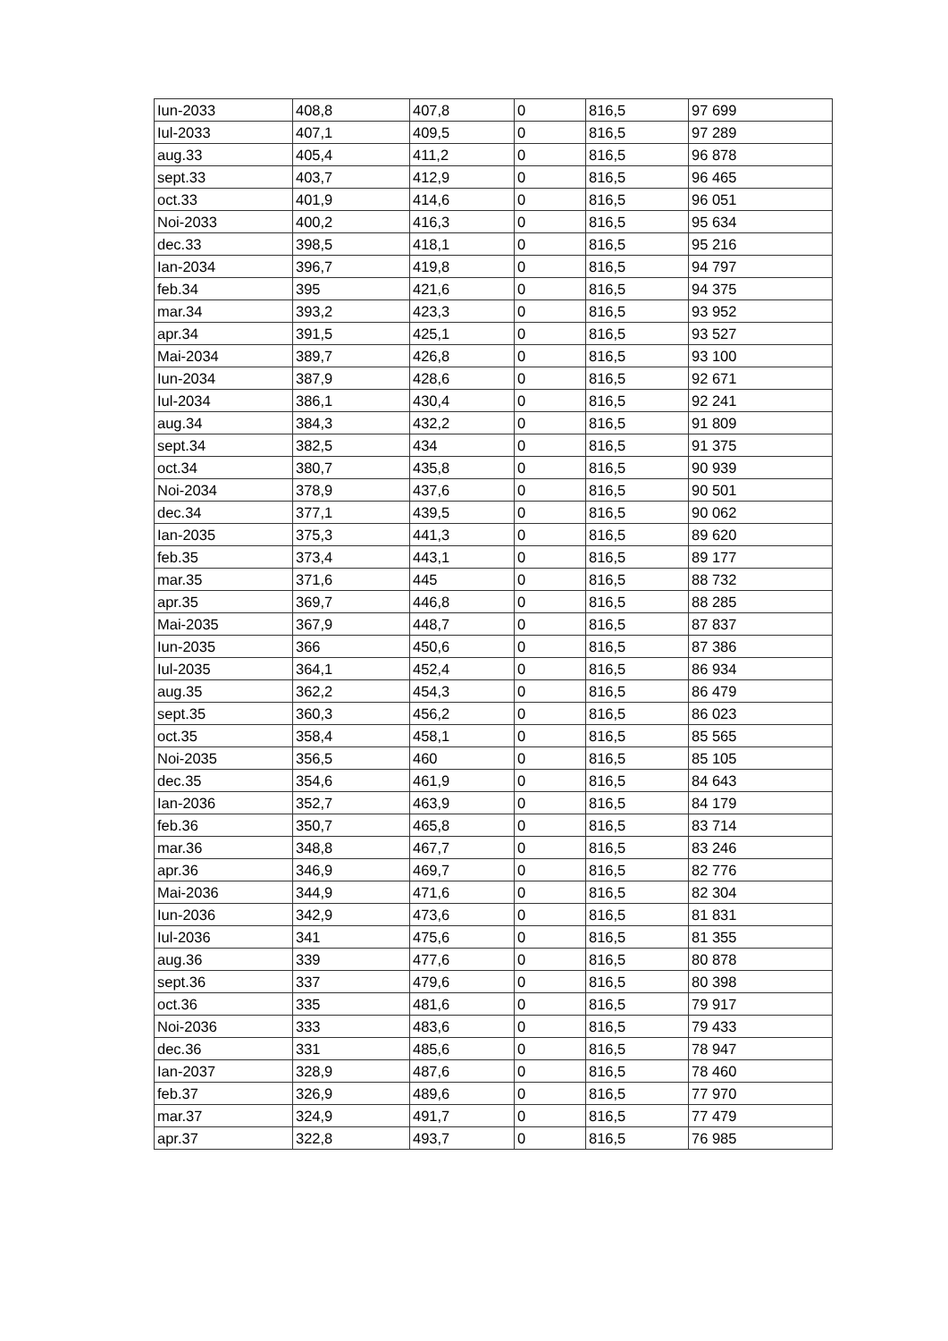| Iun-2033 | 408,8 | 407,8 | 0 | 816,5 | 97 699 |
| Iul-2033 | 407,1 | 409,5 | 0 | 816,5 | 97 289 |
| aug.33 | 405,4 | 411,2 | 0 | 816,5 | 96 878 |
| sept.33 | 403,7 | 412,9 | 0 | 816,5 | 96 465 |
| oct.33 | 401,9 | 414,6 | 0 | 816,5 | 96 051 |
| Noi-2033 | 400,2 | 416,3 | 0 | 816,5 | 95 634 |
| dec.33 | 398,5 | 418,1 | 0 | 816,5 | 95 216 |
| Ian-2034 | 396,7 | 419,8 | 0 | 816,5 | 94 797 |
| feb.34 | 395 | 421,6 | 0 | 816,5 | 94 375 |
| mar.34 | 393,2 | 423,3 | 0 | 816,5 | 93 952 |
| apr.34 | 391,5 | 425,1 | 0 | 816,5 | 93 527 |
| Mai-2034 | 389,7 | 426,8 | 0 | 816,5 | 93 100 |
| Iun-2034 | 387,9 | 428,6 | 0 | 816,5 | 92 671 |
| Iul-2034 | 386,1 | 430,4 | 0 | 816,5 | 92 241 |
| aug.34 | 384,3 | 432,2 | 0 | 816,5 | 91 809 |
| sept.34 | 382,5 | 434 | 0 | 816,5 | 91 375 |
| oct.34 | 380,7 | 435,8 | 0 | 816,5 | 90 939 |
| Noi-2034 | 378,9 | 437,6 | 0 | 816,5 | 90 501 |
| dec.34 | 377,1 | 439,5 | 0 | 816,5 | 90 062 |
| Ian-2035 | 375,3 | 441,3 | 0 | 816,5 | 89 620 |
| feb.35 | 373,4 | 443,1 | 0 | 816,5 | 89 177 |
| mar.35 | 371,6 | 445 | 0 | 816,5 | 88 732 |
| apr.35 | 369,7 | 446,8 | 0 | 816,5 | 88 285 |
| Mai-2035 | 367,9 | 448,7 | 0 | 816,5 | 87 837 |
| Iun-2035 | 366 | 450,6 | 0 | 816,5 | 87 386 |
| Iul-2035 | 364,1 | 452,4 | 0 | 816,5 | 86 934 |
| aug.35 | 362,2 | 454,3 | 0 | 816,5 | 86 479 |
| sept.35 | 360,3 | 456,2 | 0 | 816,5 | 86 023 |
| oct.35 | 358,4 | 458,1 | 0 | 816,5 | 85 565 |
| Noi-2035 | 356,5 | 460 | 0 | 816,5 | 85 105 |
| dec.35 | 354,6 | 461,9 | 0 | 816,5 | 84 643 |
| Ian-2036 | 352,7 | 463,9 | 0 | 816,5 | 84 179 |
| feb.36 | 350,7 | 465,8 | 0 | 816,5 | 83 714 |
| mar.36 | 348,8 | 467,7 | 0 | 816,5 | 83 246 |
| apr.36 | 346,9 | 469,7 | 0 | 816,5 | 82 776 |
| Mai-2036 | 344,9 | 471,6 | 0 | 816,5 | 82 304 |
| Iun-2036 | 342,9 | 473,6 | 0 | 816,5 | 81 831 |
| Iul-2036 | 341 | 475,6 | 0 | 816,5 | 81 355 |
| aug.36 | 339 | 477,6 | 0 | 816,5 | 80 878 |
| sept.36 | 337 | 479,6 | 0 | 816,5 | 80 398 |
| oct.36 | 335 | 481,6 | 0 | 816,5 | 79 917 |
| Noi-2036 | 333 | 483,6 | 0 | 816,5 | 79 433 |
| dec.36 | 331 | 485,6 | 0 | 816,5 | 78 947 |
| Ian-2037 | 328,9 | 487,6 | 0 | 816,5 | 78 460 |
| feb.37 | 326,9 | 489,6 | 0 | 816,5 | 77 970 |
| mar.37 | 324,9 | 491,7 | 0 | 816,5 | 77 479 |
| apr.37 | 322,8 | 493,7 | 0 | 816,5 | 76 985 |